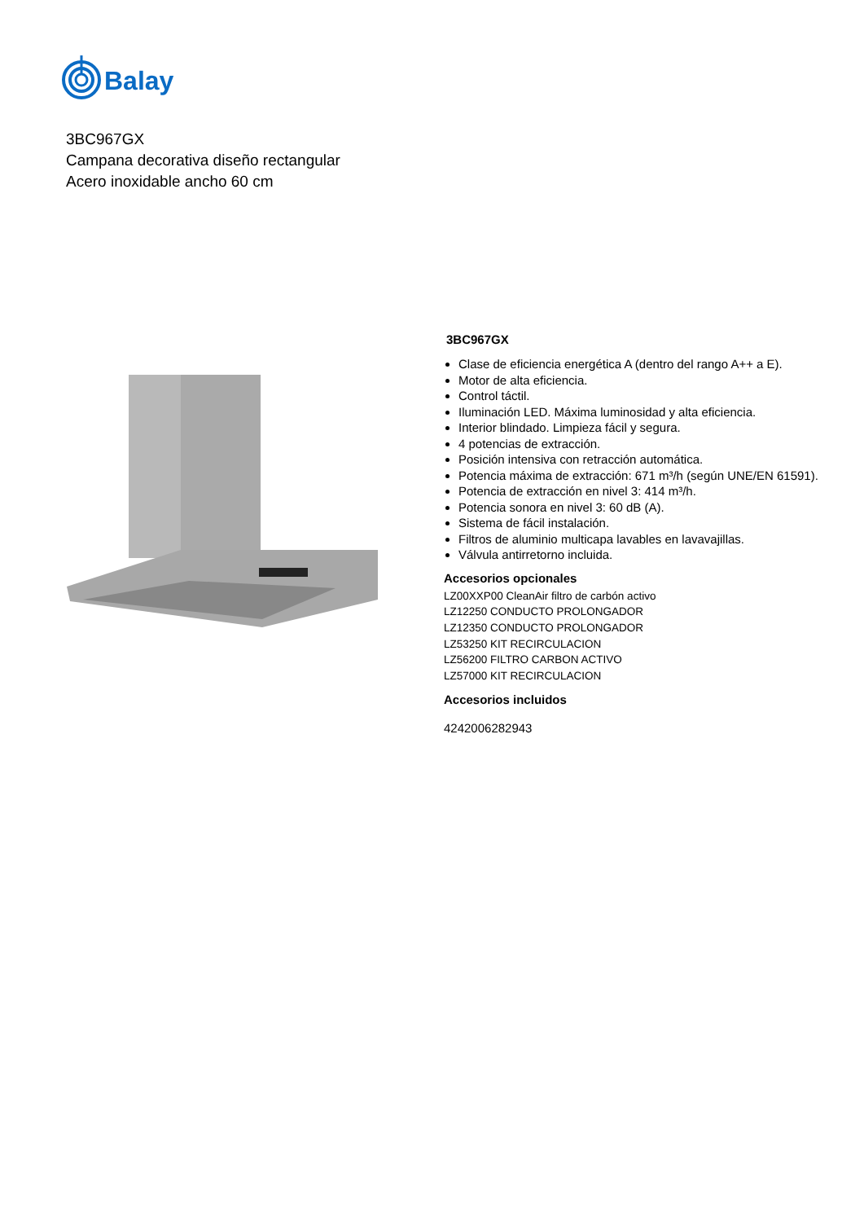Balay
3BC967GX
Campana decorativa diseño rectangular
Acero inoxidable ancho 60 cm
3BC967GX
Clase de eficiencia energética A (dentro del rango A++ a E).
Motor de alta eficiencia.
Control táctil.
Iluminación LED. Máxima luminosidad y alta eficiencia.
Interior blindado. Limpieza fácil y segura.
4 potencias de extracción.
Posición intensiva con retracción automática.
Potencia máxima de extracción: 671 m³/h (según UNE/EN 61591).
Potencia de extracción en nivel 3: 414 m³/h.
Potencia sonora en nivel 3: 60 dB (A).
Sistema de fácil instalación.
Filtros de aluminio multicapa lavables en lavavajillas.
Válvula antirretorno incluida.
Accesorios opcionales
LZ00XXP00 CleanAir filtro de carbón activo
LZ12250 CONDUCTO PROLONGADOR
LZ12350 CONDUCTO PROLONGADOR
LZ53250 KIT RECIRCULACION
LZ56200 FILTRO CARBON ACTIVO
LZ57000 KIT RECIRCULACION
Accesorios incluidos
4242006282943